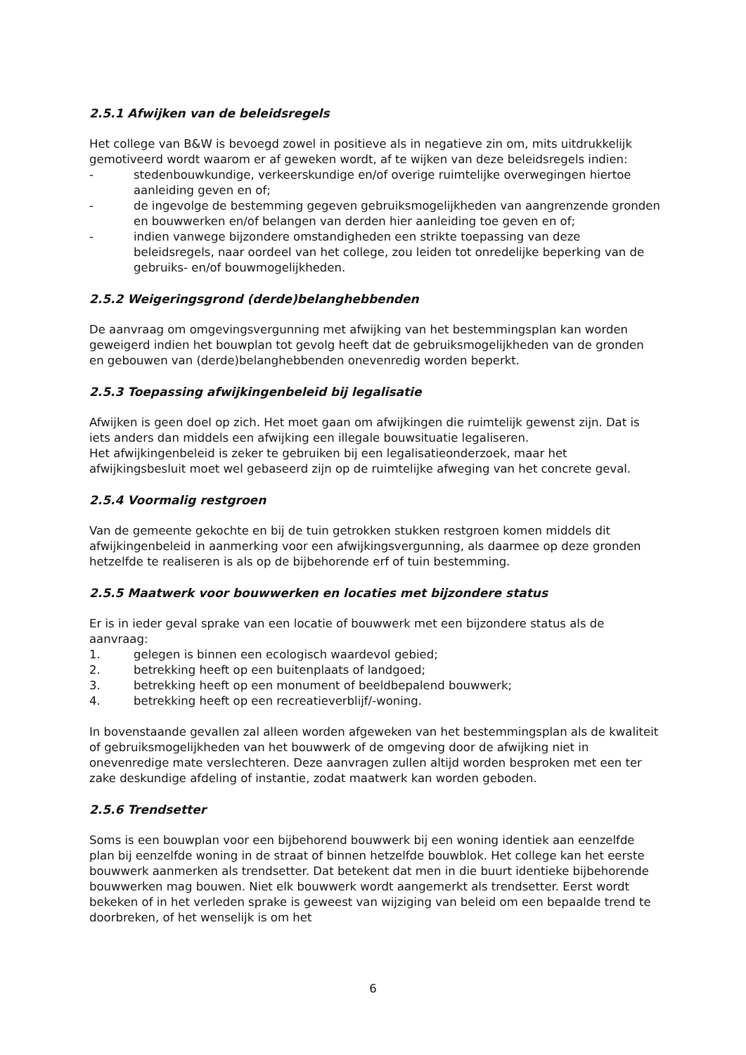2.5.1 Afwijken van de beleidsregels
Het college van B&W is bevoegd zowel in positieve als in negatieve zin om, mits uitdrukkelijk gemotiveerd wordt waarom er af geweken wordt, af te wijken van deze beleidsregels indien:
- stedenbouwkundige, verkeerskundige en/of overige ruimtelijke overwegingen hiertoe aanleiding geven en of;
- de ingevolge de bestemming gegeven gebruiksmogelijkheden van aangrenzende gronden en bouwwerken en/of belangen van derden hier aanleiding toe geven en of;
- indien vanwege bijzondere omstandigheden een strikte toepassing van deze beleidsregels, naar oordeel van het college, zou leiden tot onredelijke beperking van de gebruiks- en/of bouwmogelijkheden.
2.5.2 Weigeringsgrond (derde)belanghebbenden
De aanvraag om omgevingsvergunning met afwijking van het bestemmingsplan kan worden geweigerd indien het bouwplan tot gevolg heeft dat de gebruiksmogelijkheden van de gronden en gebouwen van (derde)belanghebbenden onevenredig worden beperkt.
2.5.3 Toepassing afwijkingenbeleid bij legalisatie
Afwijken is geen doel op zich. Het moet gaan om afwijkingen die ruimtelijk gewenst zijn. Dat is iets anders dan middels een afwijking een illegale bouwsituatie legaliseren.
Het afwijkingenbeleid is zeker te gebruiken bij een legalisatieonderzoek, maar het afwijkingsbesluit moet wel gebaseerd zijn op de ruimtelijke afweging van het concrete geval.
2.5.4 Voormalig restgroen
Van de gemeente gekochte en bij de tuin getrokken stukken restgroen komen middels dit afwijkingenbeleid in aanmerking voor een afwijkingsvergunning, als daarmee op deze gronden hetzelfde te realiseren is als op de bijbehorende erf of tuin bestemming.
2.5.5 Maatwerk voor bouwwerken en locaties met bijzondere status
Er is in ieder geval sprake van een locatie of bouwwerk met een bijzondere status als de aanvraag:
1. gelegen is binnen een ecologisch waardevol gebied;
2. betrekking heeft op een buitenplaats of landgoed;
3. betrekking heeft op een monument of beeldbepalend bouwwerk;
4. betrekking heeft op een recreatieverblijf/-woning.
In bovenstaande gevallen zal alleen worden afgeweken van het bestemmingsplan als de kwaliteit of gebruiksmogelijkheden van het bouwwerk of de omgeving door de afwijking niet in onevenredige mate verslechteren. Deze aanvragen zullen altijd worden besproken met een ter zake deskundige afdeling of instantie, zodat maatwerk kan worden geboden.
2.5.6 Trendsetter
Soms is een bouwplan voor een bijbehorend bouwwerk bij een woning identiek aan eenzelfde plan bij eenzelfde woning in de straat of binnen hetzelfde bouwblok. Het college kan het eerste bouwwerk aanmerken als trendsetter. Dat betekent dat men in die buurt identieke bijbehorende bouwwerken mag bouwen. Niet elk bouwwerk wordt aangemerkt als trendsetter. Eerst wordt bekeken of in het verleden sprake is geweest van wijziging van beleid om een bepaalde trend te doorbreken, of het wenselijk is om het
6